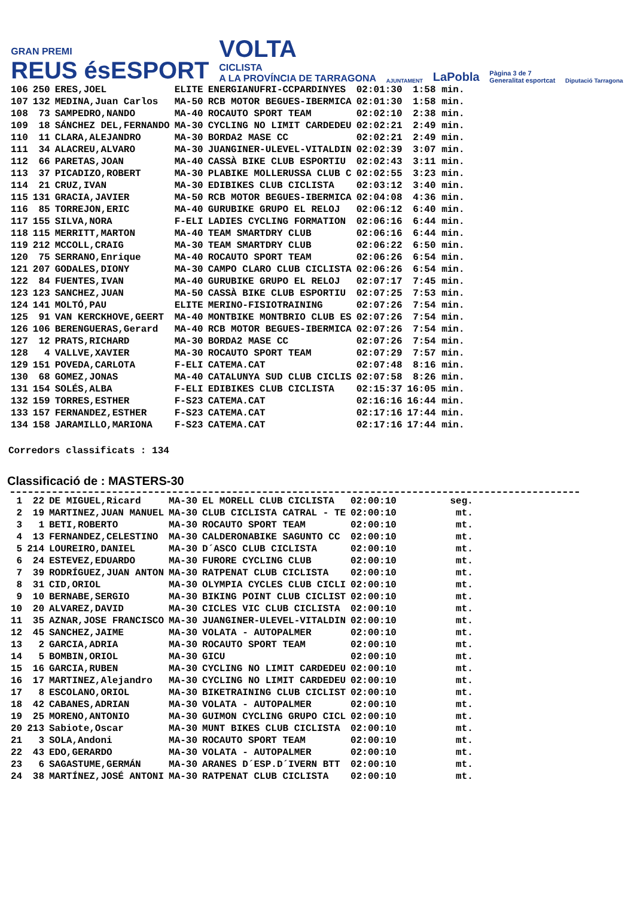GRAN PREMI
REUS ésESPORT
VOLTA
CICLISTA
A LA PROVÍNCIA DE TARRAGONA
AJUNTAMENT
LaPobla
Pàgina 3 de 7
Generalitat esportcat
Diputació Tarragona
| 106 | 250 | ERES,JOEL | ELITE | ENERGIANUFRI-CCPARDINYES | 02:01:30 | 1:58 min. |
| 107 | 132 | MEDINA,Juan Carlos | MA-50 | RCB MOTOR BEGUES-IBERMICA | 02:01:30 | 1:58 min. |
| 108 | 73 | SAMPEDRO,NANDO | MA-40 | ROCAUTO SPORT TEAM | 02:02:10 | 2:38 min. |
| 109 | 18 | SÁNCHEZ DEL,FERNANDO | MA-30 | CYCLING NO LIMIT CARDEDEU | 02:02:21 | 2:49 min. |
| 110 | 11 | CLARA,ALEJANDRO | MA-30 | BORDA2 MASE CC | 02:02:21 | 2:49 min. |
| 111 | 34 | ALACREU,ALVARO | MA-30 | JUANGINER-ULEVEL-VITALDIN | 02:02:39 | 3:07 min. |
| 112 | 66 | PARETAS,JOAN | MA-40 | CASSÀ BIKE CLUB ESPORTIU | 02:02:43 | 3:11 min. |
| 113 | 37 | PICADIZO,ROBERT | MA-30 | PLABIKE MOLLERUSSA CLUB C | 02:02:55 | 3:23 min. |
| 114 | 21 | CRUZ,IVAN | MA-30 | EDIBIKES CLUB CICLISTA | 02:03:12 | 3:40 min. |
| 115 | 131 | GRACIA,JAVIER | MA-50 | RCB MOTOR BEGUES-IBERMICA | 02:04:08 | 4:36 min. |
| 116 | 85 | TORREJON,ERIC | MA-40 | GURUBIKE GRUPO EL RELOJ | 02:06:12 | 6:40 min. |
| 117 | 155 | SILVA,NORA | F-ELI | LADIES CYCLING FORMATION | 02:06:16 | 6:44 min. |
| 118 | 115 | MERRITT,MARTON | MA-40 | TEAM SMARTDRY CLUB | 02:06:16 | 6:44 min. |
| 119 | 212 | MCCOLL,CRAIG | MA-30 | TEAM SMARTDRY CLUB | 02:06:22 | 6:50 min. |
| 120 | 75 | SERRANO,Enrique | MA-40 | ROCAUTO SPORT TEAM | 02:06:26 | 6:54 min. |
| 121 | 207 | GODALES,DIONY | MA-30 | CAMPO CLARO CLUB CICLISTA | 02:06:26 | 6:54 min. |
| 122 | 84 | FUENTES,IVAN | MA-40 | GURUBIKE GRUPO EL RELOJ | 02:07:17 | 7:45 min. |
| 123 | 123 | SANCHEZ,JUAN | MA-50 | CASSÀ BIKE CLUB ESPORTIU | 02:07:25 | 7:53 min. |
| 124 | 141 | MOLTÓ,PAU | ELITE | MERINO-FISIOTRAINING | 02:07:26 | 7:54 min. |
| 125 | 91 | VAN KERCKHOVE,GEERT | MA-40 | MONTBIKE MONTBRIO CLUB ES | 02:07:26 | 7:54 min. |
| 126 | 106 | BERENGUERAS,Gerard | MA-40 | RCB MOTOR BEGUES-IBERMICA | 02:07:26 | 7:54 min. |
| 127 | 12 | PRATS,RICHARD | MA-30 | BORDA2 MASE CC | 02:07:26 | 7:54 min. |
| 128 | 4 | VALLVE,XAVIER | MA-30 | ROCAUTO SPORT TEAM | 02:07:29 | 7:57 min. |
| 129 | 151 | POVEDA,CARLOTA | F-ELI | CATEMA.CAT | 02:07:48 | 8:16 min. |
| 130 | 68 | GOMEZ,JONAS | MA-40 | CATALUNYA SUD CLUB CICLIS | 02:07:58 | 8:26 min. |
| 131 | 154 | SOLÉS,ALBA | F-ELI | EDIBIKES CLUB CICLISTA | 02:15:37 | 16:05 min. |
| 132 | 159 | TORRES,ESTHER | F-S23 | CATEMA.CAT | 02:16:16 | 16:44 min. |
| 133 | 157 | FERNANDEZ,ESTHER | F-S23 | CATEMA.CAT | 02:17:16 | 17:44 min. |
| 134 | 158 | JARAMILLO,MARIONA | F-S23 | CATEMA.CAT | 02:17:16 | 17:44 min. |
Corredors classificats : 134
Classificació de : MASTERS-30
| 1 | 22 | DE MIGUEL,Ricard | MA-30 | EL MORELL CLUB CICLISTA | 02:00:10 | seg. |
| 2 | 19 | MARTINEZ,JUAN MANUEL | MA-30 | CLUB CICLISTA CATRAL - TE | 02:00:10 | mt. |
| 3 | 1 | BETI,ROBERTO | MA-30 | ROCAUTO SPORT TEAM | 02:00:10 | mt. |
| 4 | 13 | FERNANDEZ,CELESTINO | MA-30 | CALDERONABIKE SAGUNTO CC | 02:00:10 | mt. |
| 5 | 214 | LOUREIRO,DANIEL | MA-30 | D´ASCO CLUB CICLISTA | 02:00:10 | mt. |
| 6 | 24 | ESTEVEZ,EDUARDO | MA-30 | FURORE CYCLING CLUB | 02:00:10 | mt. |
| 7 | 39 | RODRÍGUEZ,JUAN ANTON | MA-30 | RATPENAT CLUB CICLISTA | 02:00:10 | mt. |
| 8 | 31 | CID,ORIOL | MA-30 | OLYMPIA CYCLES CLUB CICLI | 02:00:10 | mt. |
| 9 | 10 | BERNABE,SERGIO | MA-30 | BIKING POINT CLUB CICLIST | 02:00:10 | mt. |
| 10 | 20 | ALVAREZ,DAVID | MA-30 | CICLES VIC CLUB CICLISTA | 02:00:10 | mt. |
| 11 | 35 | AZNAR,JOSE FRANCISCO | MA-30 | JUANGINER-ULEVEL-VITALDIN | 02:00:10 | mt. |
| 12 | 45 | SANCHEZ,JAIME | MA-30 | VOLATA - AUTOPALMER | 02:00:10 | mt. |
| 13 | 2 | GARCIA,ADRIA | MA-30 | ROCAUTO SPORT TEAM | 02:00:10 | mt. |
| 14 | 5 | BOMBIN,ORIOL | MA-30 | GICU | 02:00:10 | mt. |
| 15 | 16 | GARCIA,RUBEN | MA-30 | CYCLING NO LIMIT CARDEDEU | 02:00:10 | mt. |
| 16 | 17 | MARTINEZ,Alejandro | MA-30 | CYCLING NO LIMIT CARDEDEU | 02:00:10 | mt. |
| 17 | 8 | ESCOLANO,ORIOL | MA-30 | BIKETRAINING CLUB CICLIST | 02:00:10 | mt. |
| 18 | 42 | CABANES,ADRIAN | MA-30 | VOLATA - AUTOPALMER | 02:00:10 | mt. |
| 19 | 25 | MORENO,ANTONIO | MA-30 | GUIMON CYCLING GRUPO CICL | 02:00:10 | mt. |
| 20 | 213 | Sabiote,Oscar | MA-30 | MUNT BIKES CLUB CICLISTA | 02:00:10 | mt. |
| 21 | 3 | SOLA,Andoni | MA-30 | ROCAUTO SPORT TEAM | 02:00:10 | mt. |
| 22 | 43 | EDO,GERARDO | MA-30 | VOLATA - AUTOPALMER | 02:00:10 | mt. |
| 23 | 6 | SAGASTUME,GERMÁN | MA-30 | ARANES D´ESP.D´IVERN BTT | 02:00:10 | mt. |
| 24 | 38 | MARTÍNEZ,JOSÉ ANTONI | MA-30 | RATPENAT CLUB CICLISTA | 02:00:10 | mt. |